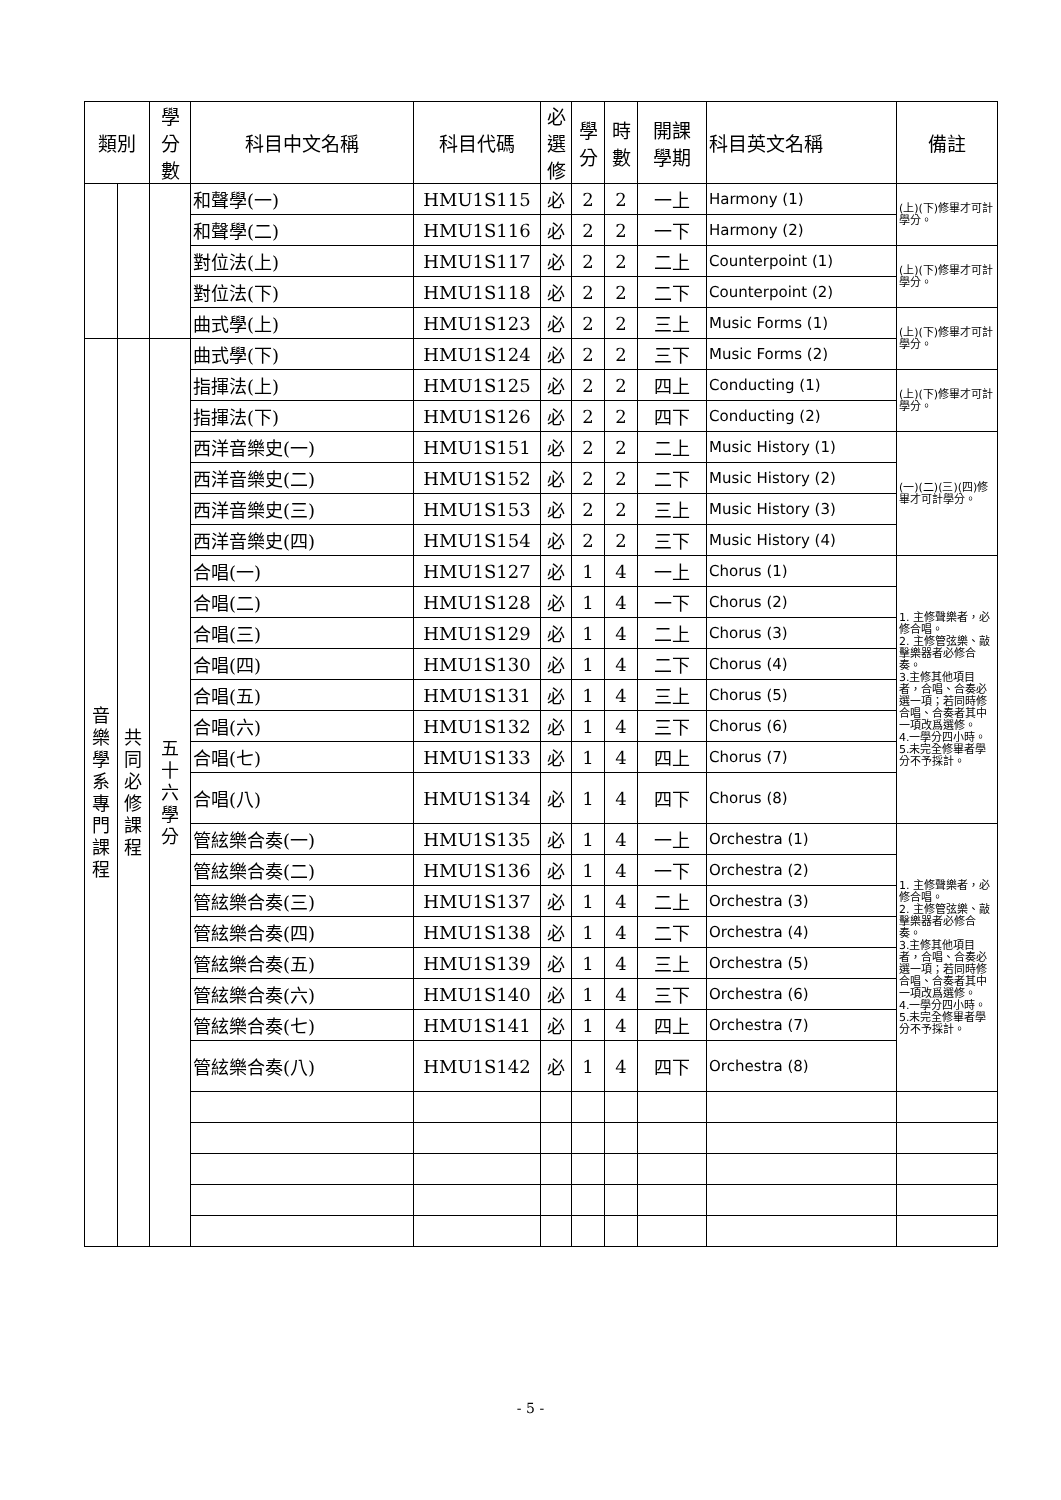| 類別 | | 學 分 數 | 科目中文名稱 | 科目代碼 | 必 選 修 | 學 分 | 時 數 | 開課 學期 | 科目英文名稱 | 備註 |
| --- | --- | --- | --- | --- | --- | --- | --- | --- | --- | --- |
| | | | 和聲學(一) | HMU1S115 | 必 | 2 | 2 | 一上 | Harmony (1) | (上)(下)修畢才可計學分。 |
| | | | 和聲學(二) | HMU1S116 | 必 | 2 | 2 | 一下 | Harmony (2) | |
| | | | 對位法(上) | HMU1S117 | 必 | 2 | 2 | 二上 | Counterpoint (1) | (上)(下)修畢才可計學分。 |
| | | | 對位法(下) | HMU1S118 | 必 | 2 | 2 | 二下 | Counterpoint (2) | |
| | | | 曲式學(上) | HMU1S123 | 必 | 2 | 2 | 三上 | Music Forms (1) | (上)(下)修畢才可計學分。 |
| 音 樂 學 系 專 門 課 程 | 共 同 必 修 課 程 | 五 十 六 學 分 | 曲式學(下) | HMU1S124 | 必 | 2 | 2 | 三下 | Music Forms (2) | |
| | | | 指揮法(上) | HMU1S125 | 必 | 2 | 2 | 四上 | Conducting (1) | (上)(下)修畢才可計學分。 |
| | | | 指揮法(下) | HMU1S126 | 必 | 2 | 2 | 四下 | Conducting (2) | |
| | | | 西洋音樂史(一) | HMU1S151 | 必 | 2 | 2 | 二上 | Music History (1) | (一)(二)(三)(四)修畢才可計學分。 |
| | | | 西洋音樂史(二) | HMU1S152 | 必 | 2 | 2 | 二下 | Music History (2) | |
| | | | 西洋音樂史(三) | HMU1S153 | 必 | 2 | 2 | 三上 | Music History (3) | |
| | | | 西洋音樂史(四) | HMU1S154 | 必 | 2 | 2 | 三下 | Music History (4) | |
| | | | 合唱(一) | HMU1S127 | 必 | 1 | 4 | 一上 | Chorus (1) | 1. 主修聲樂者，必修合唱。 2. 主修管弦樂、敲擊樂器者必修合奏。 3.主修其他項目者，合唱、合奏必選一項；若同時修合唱、合奏者其中一項改爲選修。 4.一學分四小時。 5.未完全修畢者學分不予採計。 |
| | | | 合唱(二) | HMU1S128 | 必 | 1 | 4 | 一下 | Chorus (2) | |
| | | | 合唱(三) | HMU1S129 | 必 | 1 | 4 | 二上 | Chorus (3) | |
| | | | 合唱(四) | HMU1S130 | 必 | 1 | 4 | 二下 | Chorus (4) | |
| | | | 合唱(五) | HMU1S131 | 必 | 1 | 4 | 三上 | Chorus (5) | |
| | | | 合唱(六) | HMU1S132 | 必 | 1 | 4 | 三下 | Chorus (6) | |
| | | | 合唱(七) | HMU1S133 | 必 | 1 | 4 | 四上 | Chorus (7) | |
| | | | 合唱(八) | HMU1S134 | 必 | 1 | 4 | 四下 | Chorus (8) | |
| | | | 管絃樂合奏(一) | HMU1S135 | 必 | 1 | 4 | 一上 | Orchestra (1) | 1. 主修聲樂者，必修合唱。 2. 主修管弦樂、敲擊樂器者必修合奏。 3.主修其他項目者，合唱、合奏必選一項；若同時修合唱、合奏者其中一項改爲選修。 4.一學分四小時。 5.未完全修畢者學分不予採計。 |
| | | | 管絃樂合奏(二) | HMU1S136 | 必 | 1 | 4 | 一下 | Orchestra (2) | |
| | | | 管絃樂合奏(三) | HMU1S137 | 必 | 1 | 4 | 二上 | Orchestra (3) | |
| | | | 管絃樂合奏(四) | HMU1S138 | 必 | 1 | 4 | 二下 | Orchestra (4) | |
| | | | 管絃樂合奏(五) | HMU1S139 | 必 | 1 | 4 | 三上 | Orchestra (5) | |
| | | | 管絃樂合奏(六) | HMU1S140 | 必 | 1 | 4 | 三下 | Orchestra (6) | |
| | | | 管絃樂合奏(七) | HMU1S141 | 必 | 1 | 4 | 四上 | Orchestra (7) | |
| | | | 管絃樂合奏(八) | HMU1S142 | 必 | 1 | 4 | 四下 | Orchestra (8) | |
- 5 -